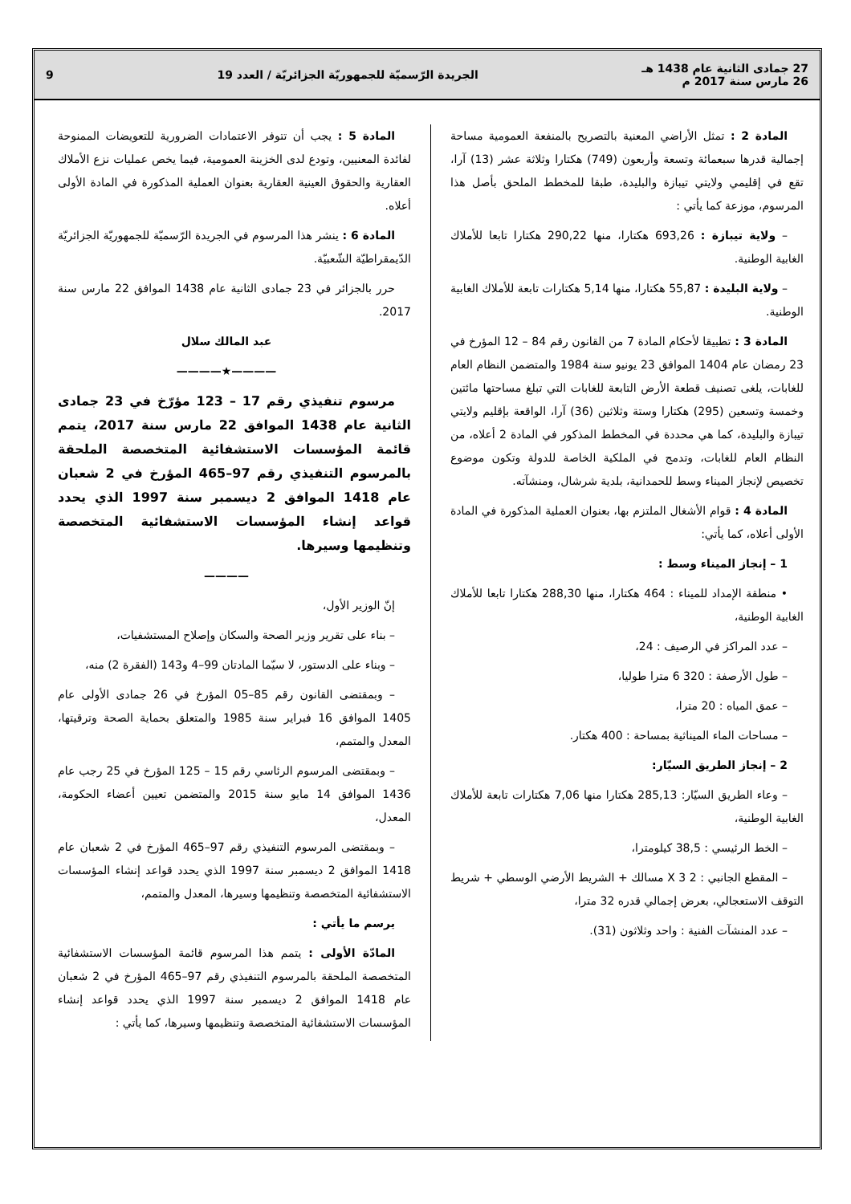27 جمادى الثانية عام 1438 هـ
26 مارس سنة 2017 م
الجريدة الرّسميّة للجمهوريّة الجزائريّة / العدد 19
9
المادة 2 : تمثل الأراضي المعنية بالتصريح بالمنفعة العمومية مساحة إجمالية قدرها سبعمائة وتسعة وأربعون (749) هكتارا وثلاثة عشر (13) آرا، تقع في إقليمي ولايتي تيبازة والبليدة، طبقا للمخطط الملحق بأصل هذا المرسوم، موزعة كما يأتي :
– ولاية تيبازة : 693,26 هكتارا، منها 290,22 هكتارا تابعا للأملاك الغابية الوطنية.
– ولاية البليدة : 55,87 هكتارا، منها 5,14 هكتارات تابعة للأملاك الغابية الوطنية.
المادة 3 : تطبيقا لأحكام المادة 7 من القانون رقم 84 – 12 المؤرخ في 23 رمضان عام 1404 الموافق 23 يونيو سنة 1984 والمتضمن النظام العام للغابات، يلغى تصنيف قطعة الأرض التابعة للغابات التي تبلغ مساحتها مائتين وخمسة وتسعين (295) هكتارا وستة وثلاثين (36) آرا، الواقعة بإقليم ولايتي تيبازة والبليدة، كما هي محددة في المخطط المذكور في المادة 2 أعلاه، من النظام العام للغابات، وتدمج في الملكية الخاصة للدولة وتكون موضوع تخصيص لإنجاز الميناء وسط للحمدانية، بلدية شرشال، ومنشآته.
المادة 4 : قوام الأشغال الملتزم بها، بعنوان العملية المذكورة في المادة الأولى أعلاه، كما يأتي:
1 – إنجاز الميناء وسط :
• منطقة الإمداد للميناء : 464 هكتارا، منها 288,30 هكتارا تابعا للأملاك الغابية الوطنية،
– عدد المراكز في الرصيف : 24،
– طول الأرصفة : 320 6 مترا طوليا،
– عمق المياه : 20 مترا،
– مساحات الماء الميناثية بمساحة : 400 هكتار.
2 – إنجاز الطريق السيّار:
– وعاء الطريق السيّار: 285,13 هكتارا منها 7,06 هكتارات تابعة للأملاك الغابية الوطنية،
– الخط الرئيسي : 38,5 كيلومترا،
– المقطع الجانبي : 2 X 3 مسالك + الشريط الأرضي الوسطي + شريط التوقف الاستعجالي، بعرض إجمالي قدره 32 مترا،
– عدد المنشآت الفنية : واحد وثلاثون (31).
المادة 5 : يجب أن تتوفر الاعتمادات الضرورية للتعويضات الممنوحة لفائدة المعنيين، وتودع لدى الخزينة العمومية، فيما يخص عمليات نزع الأملاك العقارية والحقوق العينية العقارية بعنوان العملية المذكورة في المادة الأولى أعلاه.
المادة 6 : ينشر هذا المرسوم في الجريدة الرّسميّة للجمهوريّة الجزائريّة الدّيمقراطيّة الشّعبيّة.
حرر بالجزائر في 23 جمادى الثانية عام 1438 الموافق 22 مارس سنة 2017.
عبد المالك سلال
————★————
مرسوم تنفيذي رقم 17 – 123 مؤرّخ في 23 جمادى الثانية عام 1438 الموافق 22 مارس سنة 2017، يتمم قائمة المؤسسات الاستشفائية المتخصصة الملحقة بالمرسوم التنفيذي رقم 97–465 المؤرخ في 2 شعبان عام 1418 الموافق 2 ديسمبر سنة 1997 الذي يحدد قواعد إنشاء المؤسسات الاستشفائية المتخصصة وتنظيمها وسيرها.
————
إنّ الوزير الأول،
– بناء على تقرير وزير الصحة والسكان وإصلاح المستشفيات،
– وبناء على الدستور، لا سيّما المادتان 99–4 و143 (الفقرة 2) منه،
– وبمقتضى القانون رقم 85–05 المؤرخ في 26 جمادى الأولى عام 1405 الموافق 16 فبراير سنة 1985 والمتعلق بحماية الصحة وترقيتها، المعدل والمتمم،
– وبمقتضى المرسوم الرئاسي رقم 15 – 125 المؤرخ في 25 رجب عام 1436 الموافق 14 مايو سنة 2015 والمتضمن تعيين أعضاء الحكومة، المعدل،
– وبمقتضى المرسوم التنفيذي رقم 97–465 المؤرخ في 2 شعبان عام 1418 الموافق 2 ديسمبر سنة 1997 الذي يحدد قواعد إنشاء المؤسسات الاستشفائية المتخصصة وتنظيمها وسيرها، المعدل والمتمم،
يرسم ما يأتي :
المادّة الأولى : يتمم هذا المرسوم قائمة المؤسسات الاستشفائية المتخصصة الملحقة بالمرسوم التنفيذي رقم 97–465 المؤرخ في 2 شعبان عام 1418 الموافق 2 ديسمبر سنة 1997 الذي يحدد قواعد إنشاء المؤسسات الاستشفائية المتخصصة وتنظيمها وسيرها، كما يأتي :